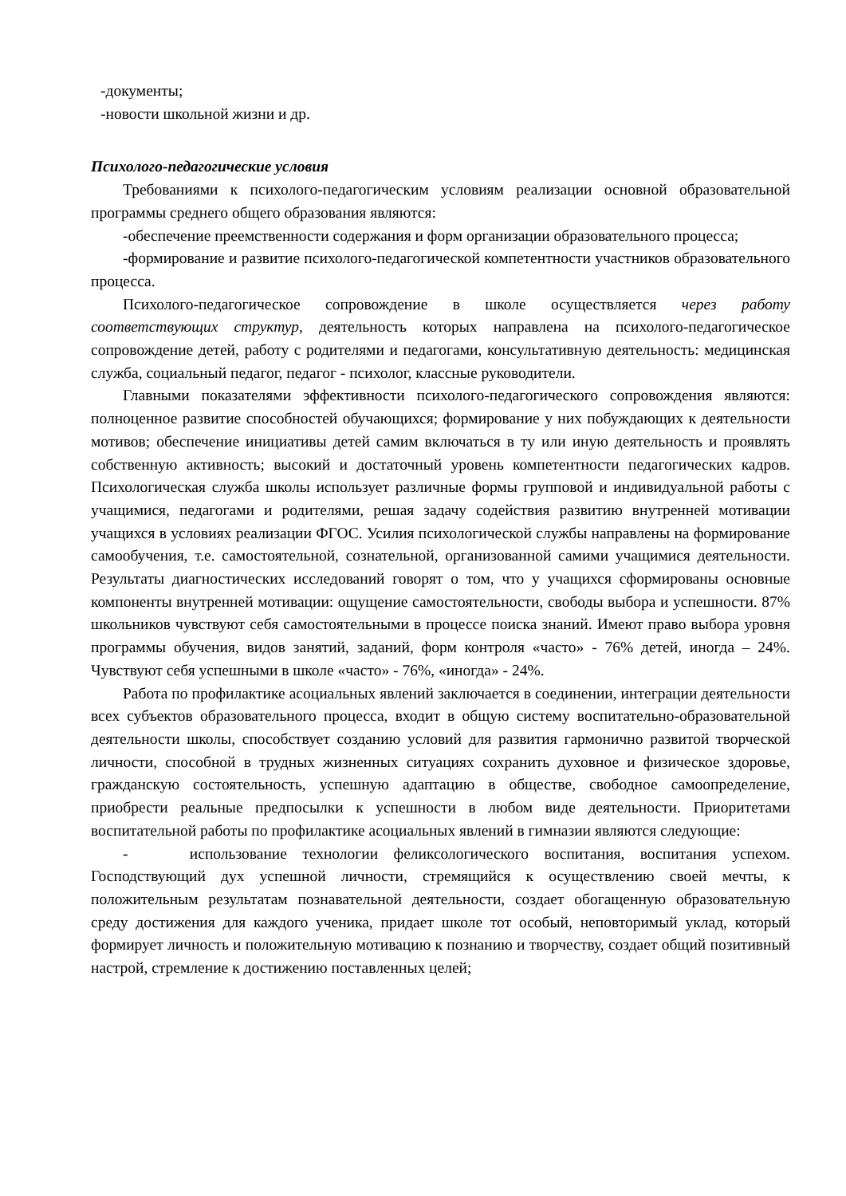-документы;
-новости школьной жизни и др.
Психолого-педагогические условия
Требованиями к психолого-педагогическим условиям реализации основной образовательной программы среднего общего образования являются:
-обеспечение преемственности содержания и форм организации образовательного процесса;
-формирование и развитие психолого-педагогической компетентности участников образовательного процесса.
Психолого-педагогическое сопровождение в школе осуществляется через работу соответствующих структур, деятельность которых направлена на психолого-педагогическое сопровождение детей, работу с родителями и педагогами, консультативную деятельность: медицинская служба, социальный педагог, педагог - психолог, классные руководители.
Главными показателями эффективности психолого-педагогического сопровождения являются: полноценное развитие способностей обучающихся; формирование у них побуждающих к деятельности мотивов; обеспечение инициативы детей самим включаться в ту или иную деятельность и проявлять собственную активность; высокий и достаточный уровень компетентности педагогических кадров. Психологическая служба школы использует различные формы групповой и индивидуальной работы с учащимися, педагогами и родителями, решая задачу содействия развитию внутренней мотивации учащихся в условиях реализации ФГОС. Усилия психологической службы направлены на формирование самообучения, т.е. самостоятельной, сознательной, организованной самими учащимися деятельности. Результаты диагностических исследований говорят о том, что у учащихся сформированы основные компоненты внутренней мотивации: ощущение самостоятельности, свободы выбора и успешности. 87% школьников чувствуют себя самостоятельными в процессе поиска знаний. Имеют право выбора уровня программы обучения, видов занятий, заданий, форм контроля «часто» - 76% детей, иногда – 24%. Чувствуют себя успешными в школе «часто» - 76%, «иногда» - 24%.
Работа по профилактике асоциальных явлений заключается в соединении, интеграции деятельности всех субъектов образовательного процесса, входит в общую систему воспитательно-образовательной деятельности школы, способствует созданию условий для развития гармонично развитой творческой личности, способной в трудных жизненных ситуациях сохранить духовное и физическое здоровье, гражданскую состоятельность, успешную адаптацию в обществе, свободное самоопределение, приобрести реальные предпосылки к успешности в любом виде деятельности. Приоритетами воспитательной работы по профилактике асоциальных явлений в гимназии являются следующие:
- использование технологии феликсологического воспитания, воспитания успехом. Господствующий дух успешной личности, стремящийся к осуществлению своей мечты, к положительным результатам познавательной деятельности, создает обогащенную образовательную среду достижения для каждого ученика, придает школе тот особый, неповторимый уклад, который формирует личность и положительную мотивацию к познанию и творчеству, создает общий позитивный настрой, стремление к достижению поставленных целей;